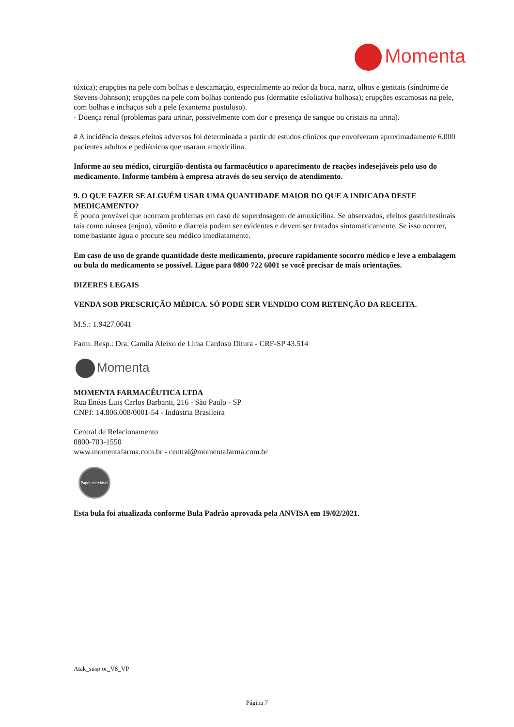Momenta
tóxica); erupções na pele com bolhas e descamação, especialmente ao redor da boca, nariz, olhos e genitais (síndrome de Stevens-Johnson); erupções na pele com bolhas contendo pus (dermatite esfoliativa bolhosa); erupções escamosas na pele, com bolhas e inchaços sob a pele (exantema pustuloso).
- Doença renal (problemas para urinar, possivelmente com dor e presença de sangue ou cristais na urina).
# A incidência desses efeitos adversos foi determinada a partir de estudos clínicos que envolveram aproximadamente 6.000 pacientes adultos e pediátricos que usaram amoxicilina.
Informe ao seu médico, cirurgião-dentista ou farmacêutico o aparecimento de reações indesejáveis pelo uso do medicamento. Informe também à empresa através do seu serviço de atendimento.
9. O QUE FAZER SE ALGUÉM USAR UMA QUANTIDADE MAIOR DO QUE A INDICADA DESTE MEDICAMENTO?
É pouco provável que ocorram problemas em caso de superdosagem de amoxicilina. Se observados, efeitos gastrintestinais tais como náusea (enjoo), vômito e diarreia podem ser evidentes e devem ser tratados sintomaticamente. Se isso ocorrer, tome bastante água e procure seu médico imediatamente.
Em caso de uso de grande quantidade deste medicamento, procure rapidamente socorro médico e leve a embalagem ou bula do medicamento se possível. Ligue para 0800 722 6001 se você precisar de mais orientações.
DIZERES LEGAIS
VENDA SOB PRESCRIÇÃO MÉDICA. SÓ PODE SER VENDIDO COM RETENÇÃO DA RECEITA.
M.S.: 1.9427.0041
Farm. Resp.: Dra. Camila Aleixo de Lima Cardoso Ditura - CRF-SP 43.514
Momenta
MOMENTA FARMACÊUTICA LTDA
Rua Enéas Luis Carlos Barbanti, 216 - São Paulo - SP
CNPJ: 14.806.008/0001-54 - Indústria Brasileira
Central de Relacionamento
0800-703-1550
www.momentafarma.com.br - central@momentafarma.com.br
Papel reciclável
Esta bula foi atualizada conforme Bula Padrão aprovada pela ANVISA em 19/02/2021.
Atak_susp or_V8_VP
Página 7